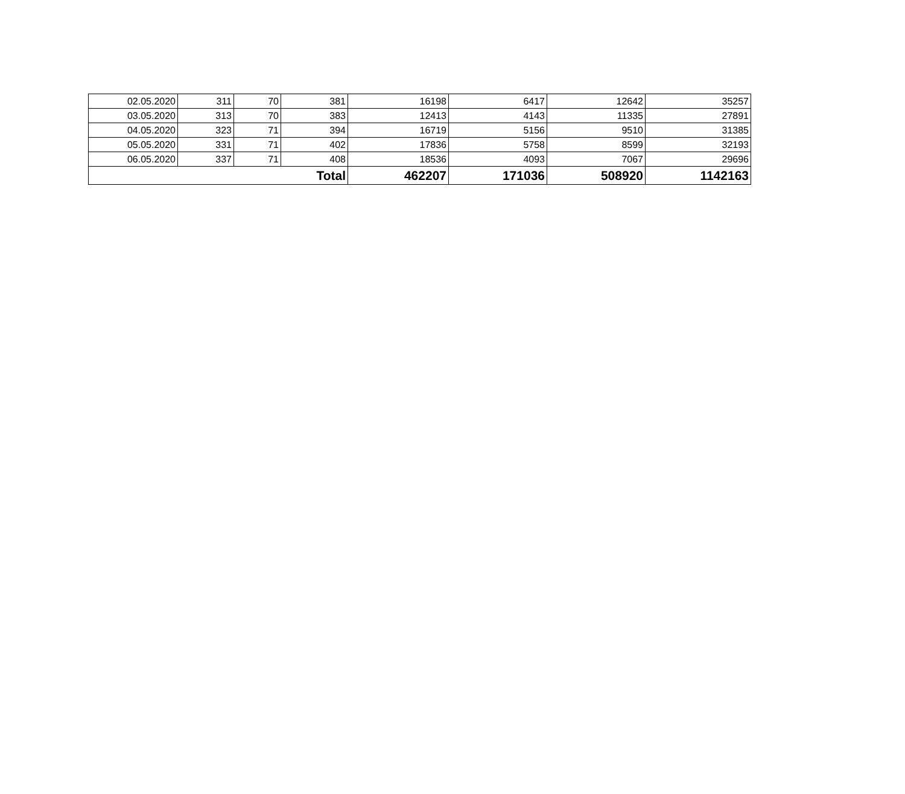| 02.05.2020 | 311 | 70 | 381 | 16198 | 6417 | 12642 | 35257 |
| 03.05.2020 | 313 | 70 | 383 | 12413 | 4143 | 11335 | 27891 |
| 04.05.2020 | 323 | 71 | 394 | 16719 | 5156 | 9510 | 31385 |
| 05.05.2020 | 331 | 71 | 402 | 17836 | 5758 | 8599 | 32193 |
| 06.05.2020 | 337 | 71 | 408 | 18536 | 4093 | 7067 | 29696 |
| Total | | | | 462207 | 171036 | 508920 | 1142163 |